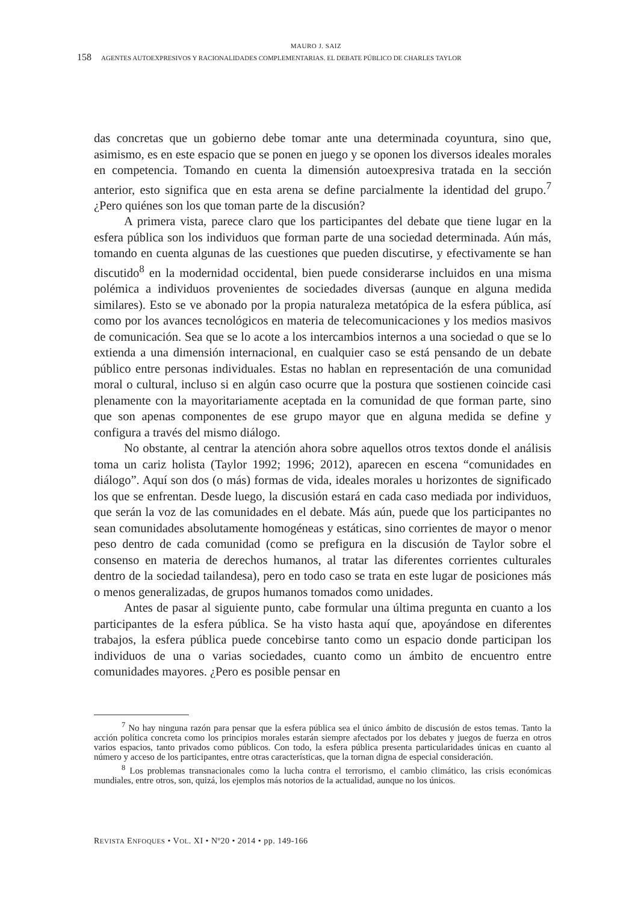MAURO J. SAIZ
158 AGENTES AUTOEXPRESIVOS Y RACIONALIDADES COMPLEMENTARIAS. EL DEBATE PÚBLICO DE CHARLES TAYLOR
das concretas que un gobierno debe tomar ante una determinada coyuntura, sino que, asimismo, es en este espacio que se ponen en juego y se oponen los diversos ideales morales en competencia. Tomando en cuenta la dimensión autoexpresiva tratada en la sección anterior, esto significa que en esta arena se define parcialmente la identidad del grupo.<sup>7</sup> ¿Pero quiénes son los que toman parte de la discusión?
A primera vista, parece claro que los participantes del debate que tiene lugar en la esfera pública son los individuos que forman parte de una sociedad determinada. Aún más, tomando en cuenta algunas de las cuestiones que pueden discutirse, y efectivamente se han discutido<sup>8</sup> en la modernidad occidental, bien puede considerarse incluidos en una misma polémica a individuos provenientes de sociedades diversas (aunque en alguna medida similares). Esto se ve abonado por la propia naturaleza metatópica de la esfera pública, así como por los avances tecnológicos en materia de telecomunicaciones y los medios masivos de comunicación. Sea que se lo acote a los intercambios internos a una sociedad o que se lo extienda a una dimensión internacional, en cualquier caso se está pensando de un debate público entre personas individuales. Estas no hablan en representación de una comunidad moral o cultural, incluso si en algún caso ocurre que la postura que sostienen coincide casi plenamente con la mayoritariamente aceptada en la comunidad de que forman parte, sino que son apenas componentes de ese grupo mayor que en alguna medida se define y configura a través del mismo diálogo.
No obstante, al centrar la atención ahora sobre aquellos otros textos donde el análisis toma un cariz holista (Taylor 1992; 1996; 2012), aparecen en escena “comunidades en diálogo”. Aquí son dos (o más) formas de vida, ideales morales u horizontes de significado los que se enfrentan. Desde luego, la discusión estará en cada caso mediada por individuos, que serán la voz de las comunidades en el debate. Más aún, puede que los participantes no sean comunidades absolutamente homogéneas y estáticas, sino corrientes de mayor o menor peso dentro de cada comunidad (como se prefigura en la discusión de Taylor sobre el consenso en materia de derechos humanos, al tratar las diferentes corrientes culturales dentro de la sociedad tailandesa), pero en todo caso se trata en este lugar de posiciones más o menos generalizadas, de grupos humanos tomados como unidades.
Antes de pasar al siguiente punto, cabe formular una última pregunta en cuanto a los participantes de la esfera pública. Se ha visto hasta aquí que, apoyándose en diferentes trabajos, la esfera pública puede concebirse tanto como un espacio donde participan los individuos de una o varias sociedades, cuanto como un ámbito de encuentro entre comunidades mayores. ¿Pero es posible pensar en
<sup>7</sup> No hay ninguna razón para pensar que la esfera pública sea el único ámbito de discusión de estos temas. Tanto la acción política concreta como los principios morales estarán siempre afectados por los debates y juegos de fuerza en otros varios espacios, tanto privados como públicos. Con todo, la esfera pública presenta particularidades únicas en cuanto al número y acceso de los participantes, entre otras características, que la tornan digna de especial consideración.
<sup>8</sup> Los problemas transnacionales como la lucha contra el terrorismo, el cambio climático, las crisis económicas mundiales, entre otros, son, quizá, los ejemplos más notorios de la actualidad, aunque no los únicos.
REVISTA ENFOQUES • VOL. XI • Nº20 • 2014 • pp. 149-166